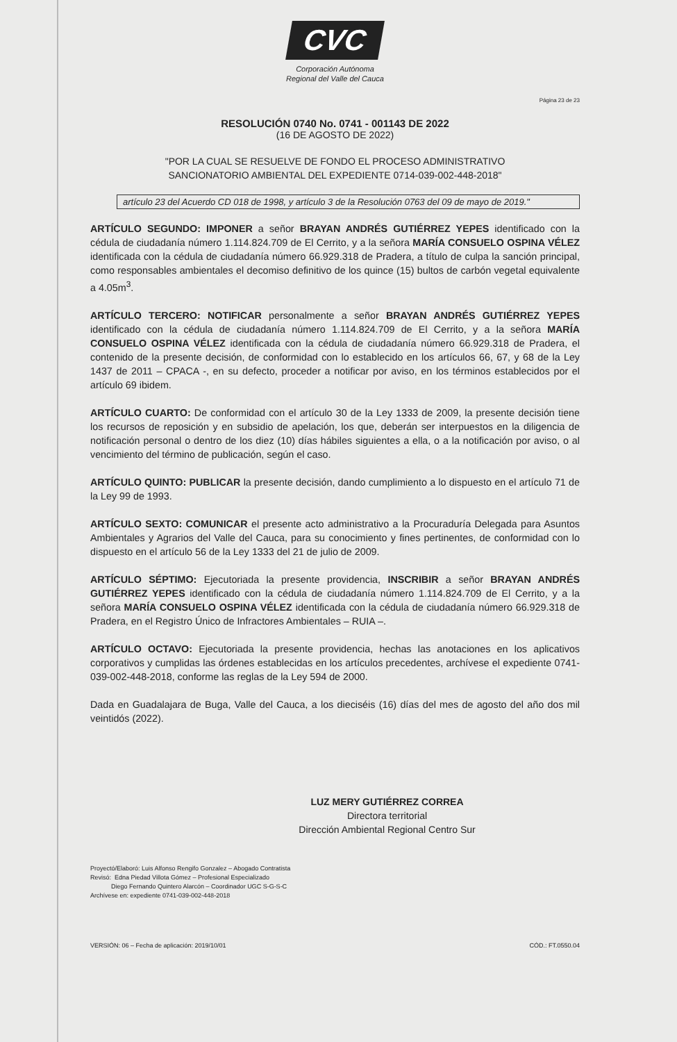CVC
Corporación Autónoma
Regional del Valle del Cauca
Página 23 de 23
RESOLUCIÓN 0740 No. 0741 - 001143 DE 2022
(16 DE AGOSTO DE 2022)
"POR LA CUAL SE RESUELVE DE FONDO EL PROCESO ADMINISTRATIVO
SANCIONATORIO AMBIENTAL DEL EXPEDIENTE 0714-039-002-448-2018"
artículo 23 del Acuerdo CD 018 de 1998, y artículo 3 de la Resolución 0763 del 09 de mayo de 2019."
ARTÍCULO SEGUNDO: IMPONER a señor BRAYAN ANDRÉS GUTIÉRREZ YEPES identificado con la cédula de ciudadanía número 1.114.824.709 de El Cerrito, y a la señora MARÍA CONSUELO OSPINA VÉLEZ identificada con la cédula de ciudadanía número 66.929.318 de Pradera, a título de culpa la sanción principal, como responsables ambientales el decomiso definitivo de los quince (15) bultos de carbón vegetal equivalente a 4.05m<sup>3</sup>.
ARTÍCULO TERCERO: NOTIFICAR personalmente a señor BRAYAN ANDRÉS GUTIÉRREZ YEPES identificado con la cédula de ciudadanía número 1.114.824.709 de El Cerrito, y a la señora MARÍA CONSUELO OSPINA VÉLEZ identificada con la cédula de ciudadanía número 66.929.318 de Pradera, el contenido de la presente decisión, de conformidad con lo establecido en los artículos 66, 67, y 68 de la Ley 1437 de 2011 – CPACA -, en su defecto, proceder a notificar por aviso, en los términos establecidos por el artículo 69 ibidem.
ARTÍCULO CUARTO: De conformidad con el artículo 30 de la Ley 1333 de 2009, la presente decisión tiene los recursos de reposición y en subsidio de apelación, los que, deberán ser interpuestos en la diligencia de notificación personal o dentro de los diez (10) días hábiles siguientes a ella, o a la notificación por aviso, o al vencimiento del término de publicación, según el caso.
ARTÍCULO QUINTO: PUBLICAR la presente decisión, dando cumplimiento a lo dispuesto en el artículo 71 de la Ley 99 de 1993.
ARTÍCULO SEXTO: COMUNICAR el presente acto administrativo a la Procuraduría Delegada para Asuntos Ambientales y Agrarios del Valle del Cauca, para su conocimiento y fines pertinentes, de conformidad con lo dispuesto en el artículo 56 de la Ley 1333 del 21 de julio de 2009.
ARTÍCULO SÉPTIMO: Ejecutoriada la presente providencia, INSCRIBIR a señor BRAYAN ANDRÉS GUTIÉRREZ YEPES identificado con la cédula de ciudadanía número 1.114.824.709 de El Cerrito, y a la señora MARÍA CONSUELO OSPINA VÉLEZ identificada con la cédula de ciudadanía número 66.929.318 de Pradera, en el Registro Único de Infractores Ambientales – RUIA –.
ARTÍCULO OCTAVO: Ejecutoriada la presente providencia, hechas las anotaciones en los aplicativos corporativos y cumplidas las órdenes establecidas en los artículos precedentes, archívese el expediente 0741-039-002-448-2018, conforme las reglas de la Ley 594 de 2000.
Dada en Guadalajara de Buga, Valle del Cauca, a los dieciséis (16) días del mes de agosto del año dos mil veintidós (2022).
LUZ MERY GUTIÉRREZ CORREA
Directora territorial
Dirección Ambiental Regional Centro Sur
Proyectó/Elaboró: Luis Alfonso Rengifo Gonzalez – Abogado Contratista
Revisó: Edna Piedad Villota Gómez – Profesional Especializado
Diego Fernando Quintero Alarcón – Coordinador UGC S-G-S-C
Archívese en: expediente 0741-039-002-448-2018
VERSIÓN: 06 – Fecha de aplicación: 2019/10/01 CÓD.: FT.0550.04